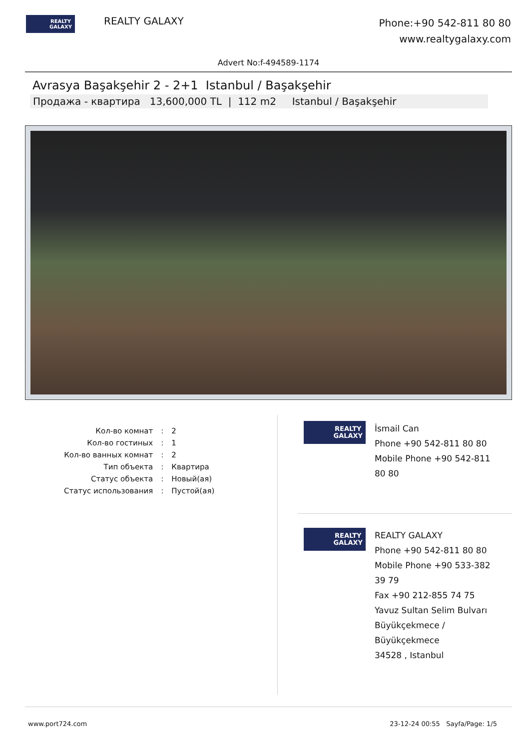REALTY
GALAXY
REALTY GALAXY
Phone:+90 542-811 80 80
www.realtygalaxy.com
Advert No:f-494589-1174
Avrasya Başakşehir 2 - 2+1 Istanbul / Başakşehir
Продажа - квартира 13,600,000 TL | 112 m2 Istanbul / Başakşehir
| Кол-во комнат | : | 2 |
| Кол-во гостиных | : | 1 |
| Кол-во ванных комнат | : | 2 |
| Тип объекта | : | Квартира |
| Статус объекта | : | Новый(ая) |
| Статус использования | : | Пустой(ая) |
REALTY
GALAXY
İsmail Can
Phone +90 542-811 80 80
Mobile Phone +90 542-811
80 80
REALTY
GALAXY
REALTY GALAXY
Phone +90 542-811 80 80
Mobile Phone +90 533-382
39 79
Fax +90 212-855 74 75
Yavuz Sultan Selim Bulvarı
Büyükçekmece /
Büyükçekmece
34528 , Istanbul
www.port724.com 23-12-24 00:55 Sayfa/Page: 1/5